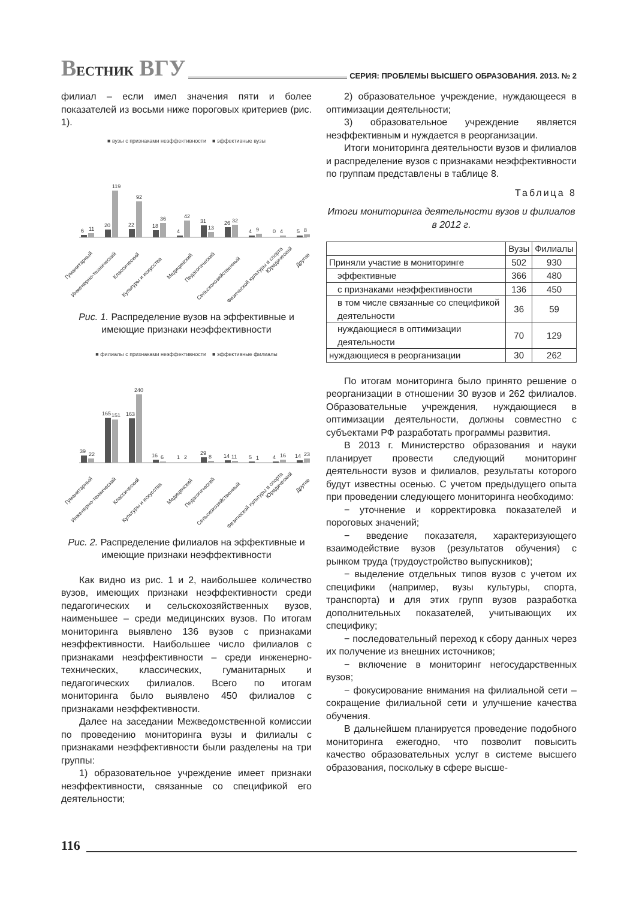ВЕСТНИК ВГУ
СЕРИЯ: ПРОБЛЕМЫ ВЫСШЕГО ОБРАЗОВАНИЯ. 2013. № 2
филиал – если имел значения пяти и более показателей из восьми ниже пороговых критериев (рис. 1).
■ вузы с признаками неэффективности ■ эффективные вузы
6
11
20
119
22
92
18
36
4
42
31
13
26
32
4
9
0
4
5
8
Гуманитарный
Инженерно-технический
Классический
Культуры и искусства
Медицинский
Педагогический
Сельскохозяйственный
Физической культуры и спорта
Юридический
Другие
Рис. 1. Распределение вузов на эффективные и имеющие признаки неэффективности
■ филиалы с признаками неэффективности ■ эффективные филиалы
39
22
165
151
163
240
16
6
1
2
29
8
14
11
5
1
4
16
14
23
Гуманитарный
Инженерно-технический
Классический
Культуры и искусства
Медицинский
Педагогический
Сельскохозяйственный
Физической культуры и спорта
Юридический
Другие
Рис. 2. Распределение филиалов на эффективные и имеющие признаки неэффективности
Как видно из рис. 1 и 2, наибольшее количество вузов, имеющих признаки неэффективности среди педагогических и сельскохозяйственных вузов, наименьшее – среди медицинских вузов. По итогам мониторинга выявлено 136 вузов с признаками неэффективности. Наибольшее число филиалов с признаками неэффективности – среди инженерно-технических, классических, гуманитарных и педагогических филиалов. Всего по итогам мониторинга было выявлено 450 филиалов с признаками неэффективности.
Далее на заседании Межведомственной комиссии по проведению мониторинга вузы и филиалы с признаками неэффективности были разделены на три группы:
1) образовательное учреждение имеет признаки неэффективности, связанные со спецификой его деятельности;
2) образовательное учреждение, нуждающееся в оптимизации деятельности;
3) образовательное учреждение является неэффективным и нуждается в реорганизации.
Итоги мониторинга деятельности вузов и филиалов и распределение вузов с признаками неэффективности по группам представлены в таблице 8.
Таблица 8
Итоги мониторинга деятельности вузов и филиалов в 2012 г.
| | Вузы | Филиалы |
| --- | --- | --- |
| Приняли участие в мониторинге | 502 | 930 |
| эффективные | 366 | 480 |
| с признаками неэффективности | 136 | 450 |
| в том числе связанные со спецификой деятельности | 36 | 59 |
| нуждающиеся в оптимизации деятельности | 70 | 129 |
| нуждающиеся в реорганизации | 30 | 262 |
По итогам мониторинга было принято решение о реорганизации в отношении 30 вузов и 262 филиалов. Образовательные учреждения, нуждающиеся в оптимизации деятельности, должны совместно с субъектами РФ разработать программы развития.
В 2013 г. Министерство образования и науки планирует провести следующий мониторинг деятельности вузов и филиалов, результаты которого будут известны осенью. С учетом предыдущего опыта при проведении следующего мониторинга необходимо:
− уточнение и корректировка показателей и пороговых значений;
− введение показателя, характеризующего взаимодействие вузов (результатов обучения) с рынком труда (трудоустройство выпускников);
− выделение отдельных типов вузов с учетом их специфики (например, вузы культуры, спорта, транспорта) и для этих групп вузов разработка дополнительных показателей, учитывающих их специфику;
− последовательный переход к сбору данных через их получение из внешних источников;
− включение в мониторинг негосударственных вузов;
− фокусирование внимания на филиальной сети – сокращение филиальной сети и улучшение качества обучения.
В дальнейшем планируется проведение подобного мониторинга ежегодно, что позволит повысить качество образовательных услуг в системе высшего образования, поскольку в сфере высше-
116